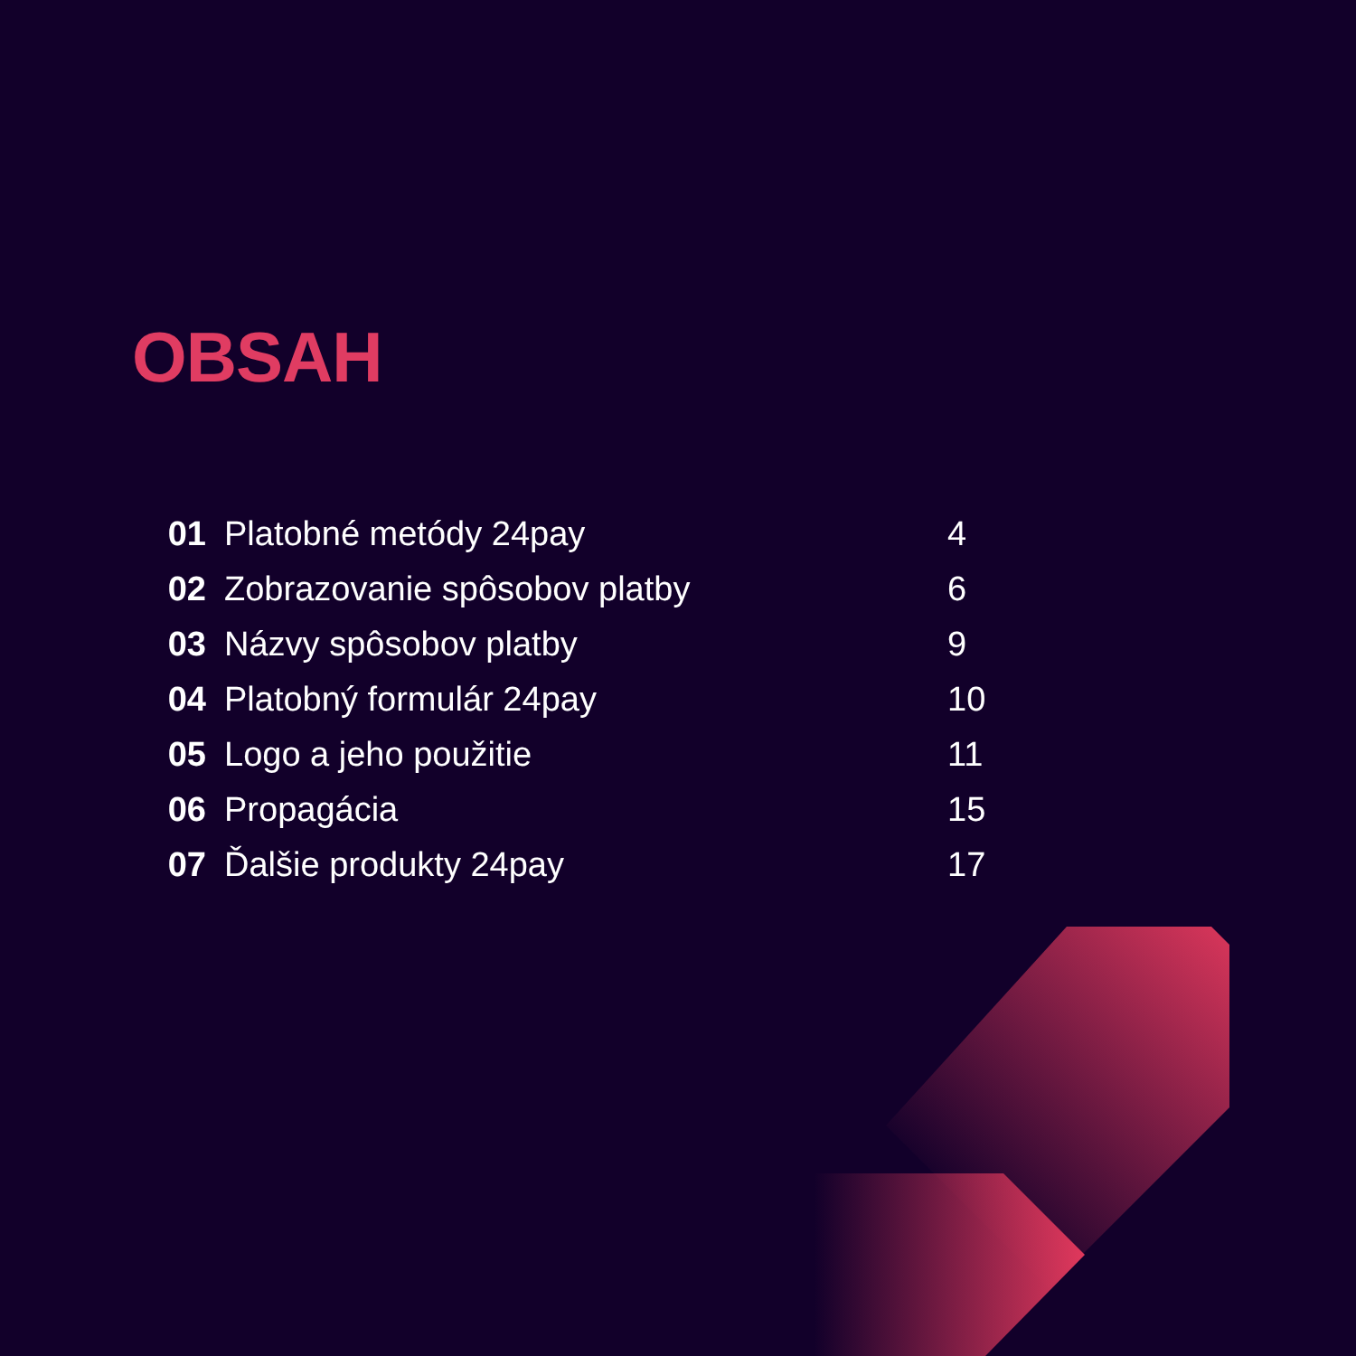OBSAH
| 01 | Platobné metódy 24pay | 4 |
| 02 | Zobrazovanie spôsobov platby | 6 |
| 03 | Názvy spôsobov platby | 9 |
| 04 | Platobný formulár 24pay | 10 |
| 05 | Logo a jeho použitie | 11 |
| 06 | Propagácia | 15 |
| 07 | Ďalšie produkty 24pay | 17 |